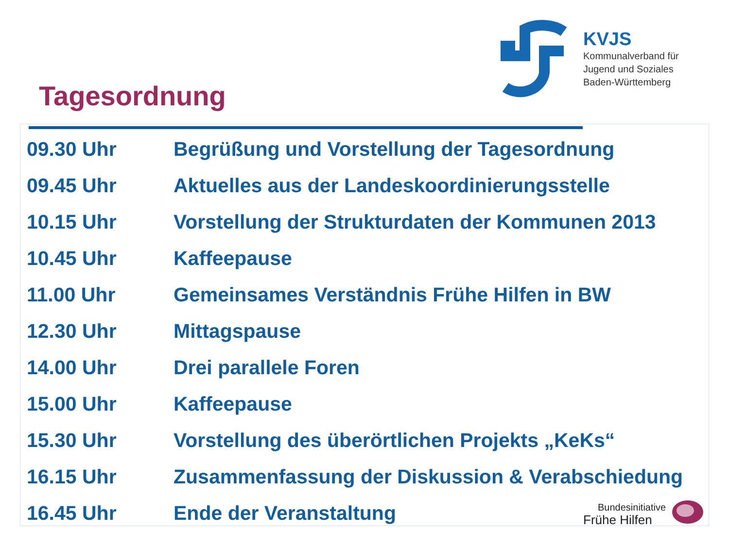Tagesordnung
KVJS
Kommunalverband für
Jugend und Soziales
Baden-Württemberg
| 09.30 Uhr | Begrüßung und Vorstellung der Tagesordnung |
| 09.45 Uhr | Aktuelles aus der Landeskoordinierungsstelle |
| 10.15 Uhr | Vorstellung der Strukturdaten der Kommunen 2013 |
| 10.45 Uhr | Kaffeepause |
| 11.00 Uhr | Gemeinsames Verständnis Frühe Hilfen in BW |
| 12.30 Uhr | Mittagspause |
| 14.00 Uhr | Drei parallele Foren |
| 15.00 Uhr | Kaffeepause |
| 15.30 Uhr | Vorstellung des überörtlichen Projekts „KeKs“ |
| 16.15 Uhr | Zusammenfassung der Diskussion & Verabschiedung |
| 16.45 Uhr | Ende der Veranstaltung |
Bundesinitiative
Frühe Hilfen